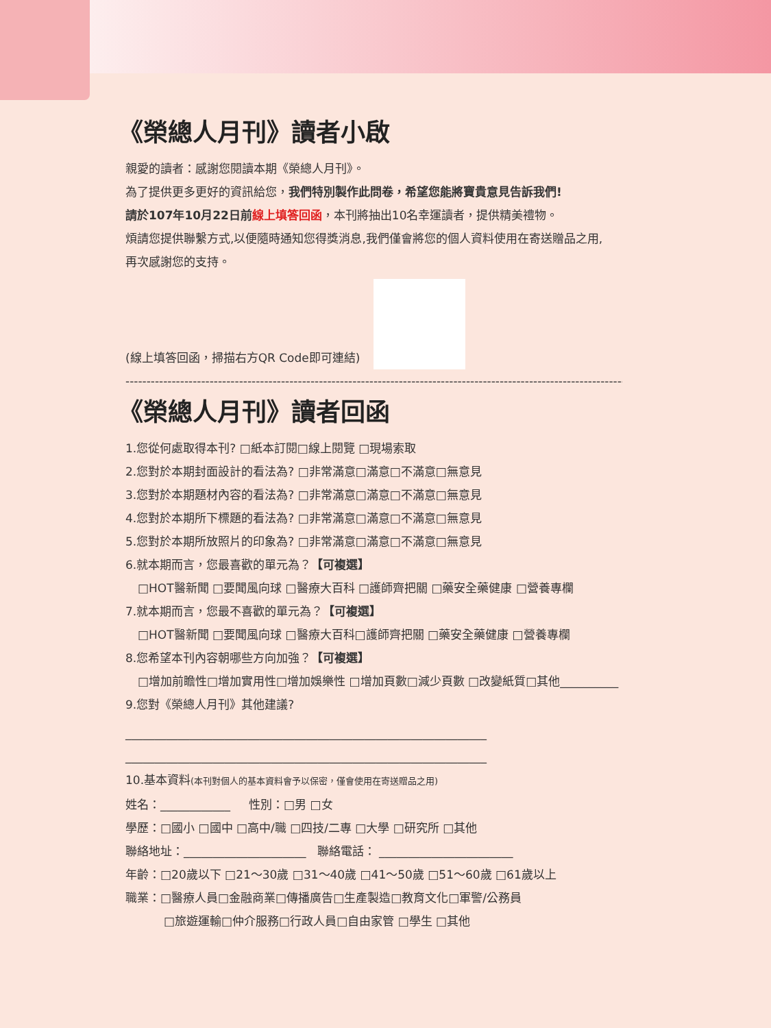《榮總人月刊》讀者小啟
親愛的讀者：感謝您閱讀本期《榮總人月刊》。
為了提供更多更好的資訊給您，我們特別製作此問卷，希望您能將寶貴意見告訴我們!
請於107年10月22日前 線上填答回函，本刊將抽出10名幸運讀者，提供精美禮物。
煩請您提供聯繫方式,以便隨時通知您得獎消息,我們僅會將您的個人資料使用在寄送贈品之用,
再次感謝您的支持。
(線上填答回函，掃描右方QR Code即可連結)
-------------------------------------------------------------------------------------------------------------------------------
《榮總人月刊》讀者回函
1.您從何處取得本刊? □紙本訂閱□線上閱覽 □現場索取
2.您對於本期封面設計的看法為? □非常滿意□滿意□不滿意□無意見
3.您對於本期題材內容的看法為? □非常滿意□滿意□不滿意□無意見
4.您對於本期所下標題的看法為? □非常滿意□滿意□不滿意□無意見
5.您對於本期所放照片的印象為? □非常滿意□滿意□不滿意□無意見
6.就本期而言，您最喜歡的單元為？【可複選】
□HOT醫新聞 □要聞風向球 □醫療大百科 □護師齊把關 □藥安全藥健康 □營養專欄
7.就本期而言，您最不喜歡的單元為？【可複選】
□HOT醫新聞 □要聞風向球 □醫療大百科□護師齊把關 □藥安全藥健康 □營養專欄
8.您希望本刊內容朝哪些方向加強？【可複選】
□增加前瞻性□增加實用性□增加娛樂性 □增加頁數□減少頁數 □改變紙質□其他__________
9.您對《榮總人月刊》其他建議?
______________________________________________________________
______________________________________________________________
10.基本資料(本刊對個人的基本資料會予以保密，僅會使用在寄送贈品之用)
姓名：____________ 性別：□男 □女
學歷：□國小 □國中 □高中/職 □四技/二專 □大學 □研究所 □其他
聯絡地址：_____________________ 聯絡電話： _______________________
年齡：□20歲以下 □21～30歲 □31～40歲 □41～50歲 □51～60歲 □61歲以上
職業：□醫療人員□金融商業□傳播廣告□生產製造□教育文化□軍警/公務員
□旅遊運輸□仲介服務□行政人員□自由家管 □學生 □其他